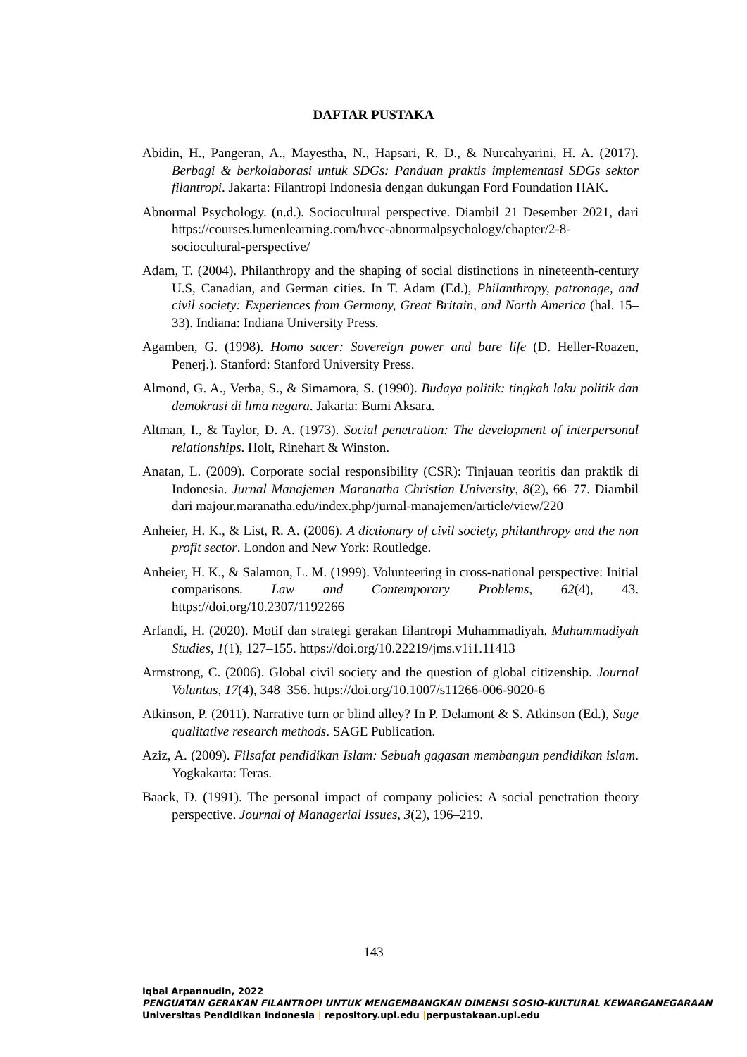DAFTAR PUSTAKA
Abidin, H., Pangeran, A., Mayestha, N., Hapsari, R. D., & Nurcahyarini, H. A. (2017). Berbagi & berkolaborasi untuk SDGs: Panduan praktis implementasi SDGs sektor filantropi. Jakarta: Filantropi Indonesia dengan dukungan Ford Foundation HAK.
Abnormal Psychology. (n.d.). Sociocultural perspective. Diambil 21 Desember 2021, dari https://courses.lumenlearning.com/hvcc-abnormalpsychology/chapter/2-8-sociocultural-perspective/
Adam, T. (2004). Philanthropy and the shaping of social distinctions in nineteenth-century U.S, Canadian, and German cities. In T. Adam (Ed.), Philanthropy, patronage, and civil society: Experiences from Germany, Great Britain, and North America (hal. 15–33). Indiana: Indiana University Press.
Agamben, G. (1998). Homo sacer: Sovereign power and bare life (D. Heller-Roazen, Penerj.). Stanford: Stanford University Press.
Almond, G. A., Verba, S., & Simamora, S. (1990). Budaya politik: tingkah laku politik dan demokrasi di lima negara. Jakarta: Bumi Aksara.
Altman, I., & Taylor, D. A. (1973). Social penetration: The development of interpersonal relationships. Holt, Rinehart & Winston.
Anatan, L. (2009). Corporate social responsibility (CSR): Tinjauan teoritis dan praktik di Indonesia. Jurnal Manajemen Maranatha Christian University, 8(2), 66–77. Diambil dari majour.maranatha.edu/index.php/jurnal-manajemen/article/view/220
Anheier, H. K., & List, R. A. (2006). A dictionary of civil society, philanthropy and the non profit sector. London and New York: Routledge.
Anheier, H. K., & Salamon, L. M. (1999). Volunteering in cross-national perspective: Initial comparisons. Law and Contemporary Problems, 62(4), 43. https://doi.org/10.2307/1192266
Arfandi, H. (2020). Motif dan strategi gerakan filantropi Muhammadiyah. Muhammadiyah Studies, 1(1), 127–155. https://doi.org/10.22219/jms.v1i1.11413
Armstrong, C. (2006). Global civil society and the question of global citizenship. Journal Voluntas, 17(4), 348–356. https://doi.org/10.1007/s11266-006-9020-6
Atkinson, P. (2011). Narrative turn or blind alley? In P. Delamont & S. Atkinson (Ed.), Sage qualitative research methods. SAGE Publication.
Aziz, A. (2009). Filsafat pendidikan Islam: Sebuah gagasan membangun pendidikan islam. Yogkakarta: Teras.
Baack, D. (1991). The personal impact of company policies: A social penetration theory perspective. Journal of Managerial Issues, 3(2), 196–219.
143
Iqbal Arpannudin, 2022
PENGUATAN GERAKAN FILANTROPI UNTUK MENGEMBANGKAN DIMENSI SOSIO-KULTURAL KEWARGANEGARAAN
Universitas Pendidikan Indonesia | repository.upi.edu |perpustakaan.upi.edu